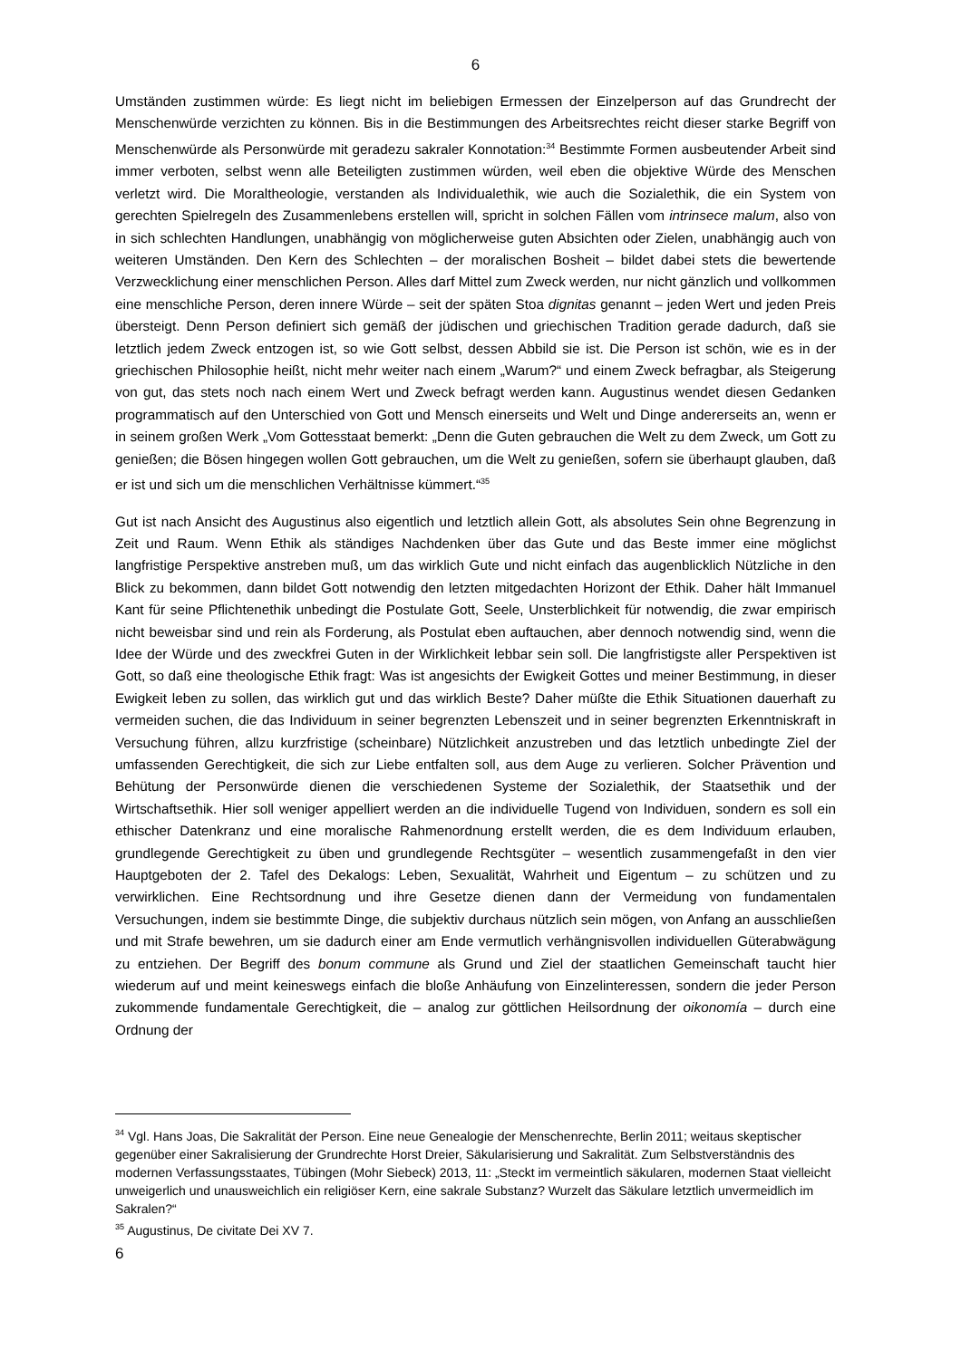6
Umständen zustimmen würde: Es liegt nicht im beliebigen Ermessen der Einzelperson auf das Grundrecht der Menschenwürde verzichten zu können. Bis in die Bestimmungen des Arbeitsrechtes reicht dieser starke Begriff von Menschenwürde als Personwürde mit geradezu sakraler Konnotation:<sup>34</sup> Bestimmte Formen ausbeutender Arbeit sind immer verboten, selbst wenn alle Beteiligten zustimmen würden, weil eben die objektive Würde des Menschen verletzt wird. Die Moraltheologie, verstanden als Individualethik, wie auch die Sozialethik, die ein System von gerechten Spielregeln des Zusammenlebens erstellen will, spricht in solchen Fällen vom intrinsece malum, also von in sich schlechten Handlungen, unabhängig von möglicherweise guten Absichten oder Zielen, unabhängig auch von weiteren Umständen. Den Kern des Schlechten – der moralischen Bosheit – bildet dabei stets die bewertende Verzwecklichung einer menschlichen Person. Alles darf Mittel zum Zweck werden, nur nicht gänzlich und vollkommen eine menschliche Person, deren innere Würde – seit der späten Stoa dignitas genannt – jeden Wert und jeden Preis übersteigt. Denn Person definiert sich gemäß der jüdischen und griechischen Tradition gerade dadurch, daß sie letztlich jedem Zweck entzogen ist, so wie Gott selbst, dessen Abbild sie ist. Die Person ist schön, wie es in der griechischen Philosophie heißt, nicht mehr weiter nach einem „Warum?“ und einem Zweck befragbar, als Steigerung von gut, das stets noch nach einem Wert und Zweck befragt werden kann. Augustinus wendet diesen Gedanken programmatisch auf den Unterschied von Gott und Mensch einerseits und Welt und Dinge andererseits an, wenn er in seinem großen Werk „Vom Gottesstaat bemerkt: „Denn die Guten gebrauchen die Welt zu dem Zweck, um Gott zu genießen; die Bösen hingegen wollen Gott gebrauchen, um die Welt zu genießen, sofern sie überhaupt glauben, daß er ist und sich um die menschlichen Verhältnisse kümmert.“<sup>35</sup>
Gut ist nach Ansicht des Augustinus also eigentlich und letztlich allein Gott, als absolutes Sein ohne Begrenzung in Zeit und Raum. Wenn Ethik als ständiges Nachdenken über das Gute und das Beste immer eine möglichst langfristige Perspektive anstreben muß, um das wirklich Gute und nicht einfach das augenblicklich Nützliche in den Blick zu bekommen, dann bildet Gott notwendig den letzten mitgedachten Horizont der Ethik. Daher hält Immanuel Kant für seine Pflichtenethik unbedingt die Postulate Gott, Seele, Unsterblichkeit für notwendig, die zwar empirisch nicht beweisbar sind und rein als Forderung, als Postulat eben auftauchen, aber dennoch notwendig sind, wenn die Idee der Würde und des zweckfrei Guten in der Wirklichkeit lebbar sein soll. Die langfristigste aller Perspektiven ist Gott, so daß eine theologische Ethik fragt: Was ist angesichts der Ewigkeit Gottes und meiner Bestimmung, in dieser Ewigkeit leben zu sollen, das wirklich gut und das wirklich Beste? Daher müßte die Ethik Situationen dauerhaft zu vermeiden suchen, die das Individuum in seiner begrenzten Lebenszeit und in seiner begrenzten Erkenntniskraft in Versuchung führen, allzu kurzfristige (scheinbare) Nützlichkeit anzustreben und das letztlich unbedingte Ziel der umfassenden Gerechtigkeit, die sich zur Liebe entfalten soll, aus dem Auge zu verlieren. Solcher Prävention und Behütung der Personwürde dienen die verschiedenen Systeme der Sozialethik, der Staatsethik und der Wirtschaftsethik. Hier soll weniger appelliert werden an die individuelle Tugend von Individuen, sondern es soll ein ethischer Datenkranz und eine moralische Rahmenordnung erstellt werden, die es dem Individuum erlauben, grundlegende Gerechtigkeit zu üben und grundlegende Rechtsgüter – wesentlich zusammengefaßt in den vier Hauptgeboten der 2. Tafel des Dekalogs: Leben, Sexualität, Wahrheit und Eigentum – zu schützen und zu verwirklichen. Eine Rechtsordnung und ihre Gesetze dienen dann der Vermeidung von fundamentalen Versuchungen, indem sie bestimmte Dinge, die subjektiv durchaus nützlich sein mögen, von Anfang an ausschließen und mit Strafe bewehren, um sie dadurch einer am Ende vermutlich verhängnisvollen individuellen Güterabwägung zu entziehen. Der Begriff des bonum commune als Grund und Ziel der staatlichen Gemeinschaft taucht hier wiederum auf und meint keineswegs einfach die bloße Anhäufung von Einzelinteressen, sondern die jeder Person zukommende fundamentale Gerechtigkeit, die – analog zur göttlichen Heilsordnung der oikonomía – durch eine Ordnung der
<sup>34</sup> Vgl. Hans Joas, Die Sakralität der Person. Eine neue Genealogie der Menschenrechte, Berlin 2011; weitaus skeptischer gegenüber einer Sakralisierung der Grundrechte Horst Dreier, Säkularisierung und Sakralität. Zum Selbstverständnis des modernen Verfassungsstaates, Tübingen (Mohr Siebeck) 2013, 11: „Steckt im vermeintlich säkularen, modernen Staat vielleicht unweigerlich und unausweichlich ein religiöser Kern, eine sakrale Substanz? Wurzelt das Säkulare letztlich unvermeidlich im Sakralen?“
<sup>35</sup> Augustinus, De civitate Dei XV 7.
6